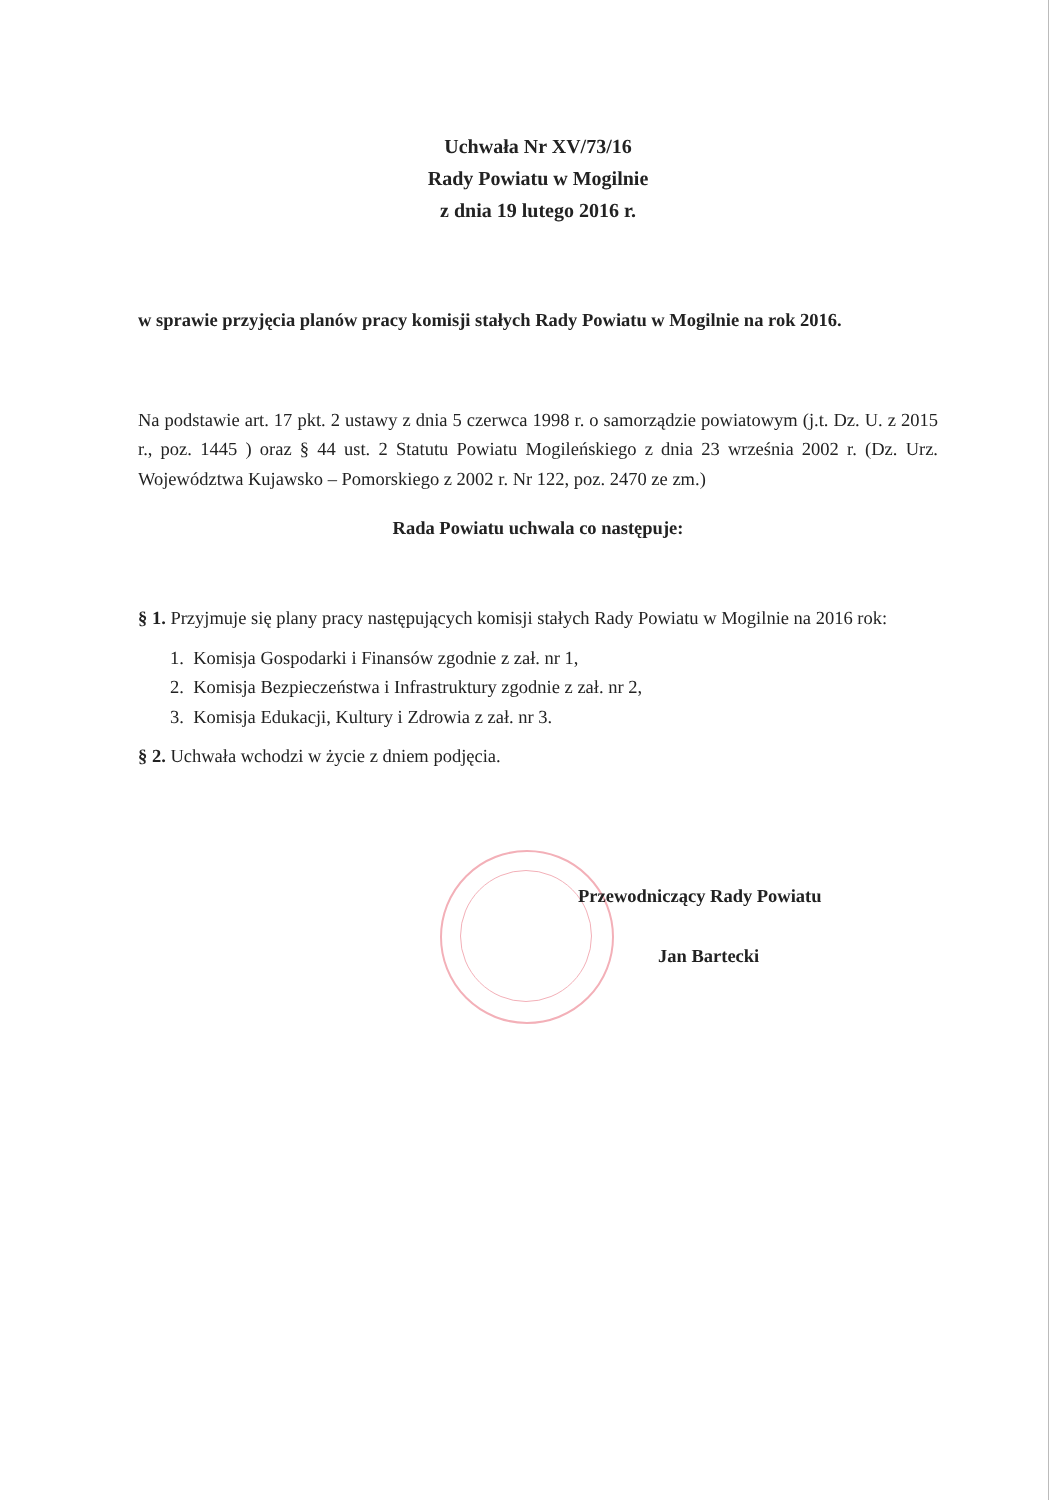Uchwała Nr XV/73/16
Rady Powiatu w Mogilnie
z dnia 19 lutego 2016 r.
w sprawie przyjęcia planów pracy komisji stałych Rady Powiatu w Mogilnie na rok 2016.
Na podstawie art. 17 pkt. 2 ustawy z dnia 5 czerwca 1998 r. o samorządzie powiatowym (j.t. Dz. U. z 2015 r., poz. 1445 ) oraz § 44 ust. 2 Statutu Powiatu Mogileńskiego z dnia 23 września 2002 r. (Dz. Urz. Województwa Kujawsko – Pomorskiego z 2002 r. Nr 122, poz. 2470 ze zm.)
Rada Powiatu uchwala co następuje:
§ 1. Przyjmuje się plany pracy następujących komisji stałych Rady Powiatu w Mogilnie na 2016 rok:
1. Komisja Gospodarki i Finansów zgodnie z zał. nr 1,
2. Komisja Bezpieczeństwa i Infrastruktury zgodnie z zał. nr 2,
3. Komisja Edukacji, Kultury i Zdrowia z zał. nr 3.
§ 2. Uchwała wchodzi w życie z dniem podjęcia.
Przewodniczący Rady Powiatu
Jan Bartecki